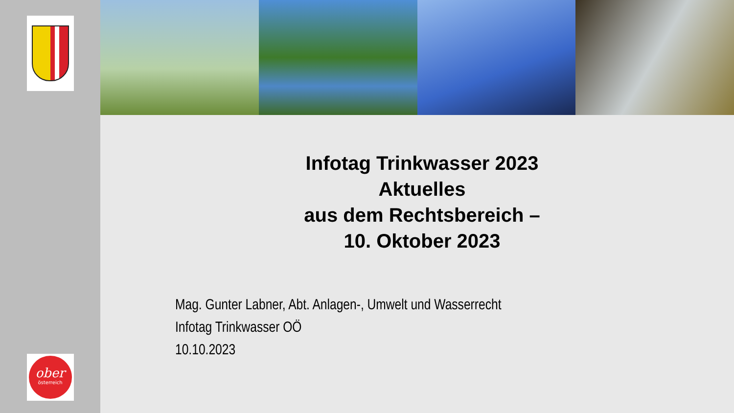ober
österreich
Infotag Trinkwasser 2023
Aktuelles
aus dem Rechtsbereich –
10. Oktober 2023
Mag. Gunter Labner, Abt. Anlagen-, Umwelt und Wasserrecht
Infotag Trinkwasser OÖ
10.10.2023